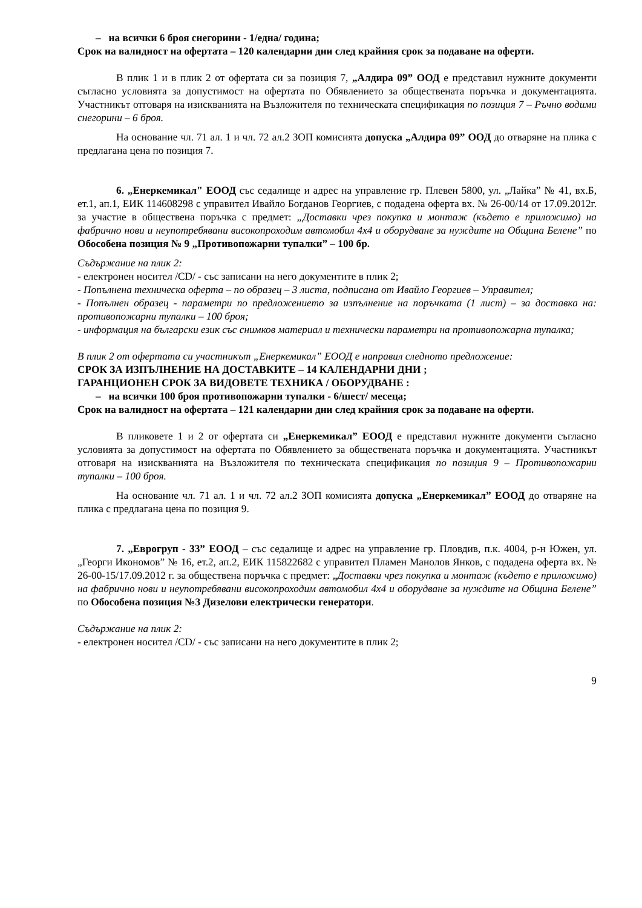– на всички 6 броя снегорини - 1/една/ година;
Срок на валидност на офертата – 120 календарни дни след крайния срок за подаване на оферти.
В плик 1 и в плик 2 от офертата си за позиция 7, „Алдира 09” ООД е представил нужните документи съгласно условията за допустимост на офертата по Обявлението за обществената поръчка и документацията. Участникът отговаря на изискванията на Възложителя по техническата спецификация по позиция 7 – Ръчно водими снегорини – 6 броя.
На основание чл. 71 ал. 1 и чл. 72 ал.2 ЗОП комисията допуска „Алдира 09” ООД до отваряне на плика с предлагана цена по позиция 7.
6. „Енеркемикал" ЕООД със седалище и адрес на управление гр. Плевен 5800, ул. „Лайка” № 41, вх.Б, ет.1, ап.1, ЕИК 114608298 с управител Ивайло Богданов Георгиев, с подадена оферта вх. № 26-00/14 от 17.09.2012г. за участие в обществена поръчка с предмет: „Доставки чрез покупка и монтаж (където е приложимо) на фабрично нови и неупотребявани високопроходим автомобил 4х4 и оборудване за нуждите на Община Белене” по Обособена позиция № 9 „Противопожарни тупалки” – 100 бр.
Съдържание на плик 2:
- електронен носител /CD/ - със записани на него документите в плик 2;
- Попълнена техническа оферта – по образец – 3 листа, подписана от Ивайло Георгиев – Управител;
- Попълнен образец - параметри по предложението за изпълнение на поръчката (1 лист) – за доставка на: противопожарни тупалки – 100 броя;
- информация на български език със снимков материал и технически параметри на противопожарна тупалка;
В плик 2 от офертата си участникът „Енеркемикал” ЕООД е направил следното предложение:
СРОК ЗА ИЗПЪЛНЕНИЕ НА ДОСТАВКИТЕ – 14 КАЛЕНДАРНИ ДНИ ;
ГАРАНЦИОНЕН СРОК ЗА ВИДОВЕТЕ ТЕХНИКА / ОБОРУДВАНЕ :
– на всички 100 броя противопожарни тупалки - 6/шест/ месеца;
Срок на валидност на офертата – 121 календарни дни след крайния срок за подаване на оферти.
В пликовете 1 и 2 от офертата си „Енеркемикал” ЕООД е представил нужните документи съгласно условията за допустимост на офертата по Обявлението за обществената поръчка и документацията. Участникът отговаря на изискванията на Възложителя по техническата спецификация по позиция 9 – Противопожарни тупалки – 100 броя.
На основание чл. 71 ал. 1 и чл. 72 ал.2 ЗОП комисията допуска „Енеркемикал” ЕООД до отваряне на плика с предлагана цена по позиция 9.
7. „Еврогруп - 33” ЕООД – със седалище и адрес на управление гр. Пловдив, п.к. 4004, р-н Южен, ул. „Георги Икономов” № 16, ет.2, ап.2, ЕИК 115822682 с управител Пламен Манолов Янков, с подадена оферта вх. № 26-00-15/17.09.2012 г. за обществена поръчка с предмет: „Доставки чрез покупка и монтаж (където е приложимо) на фабрично нови и неупотребявани високопроходим автомобил 4х4 и оборудване за нуждите на Община Белене” по Обособена позиция №3 Дизелови електрически генератори.
Съдържание на плик 2:
- електронен носител /CD/ - със записани на него документите в плик 2;
9